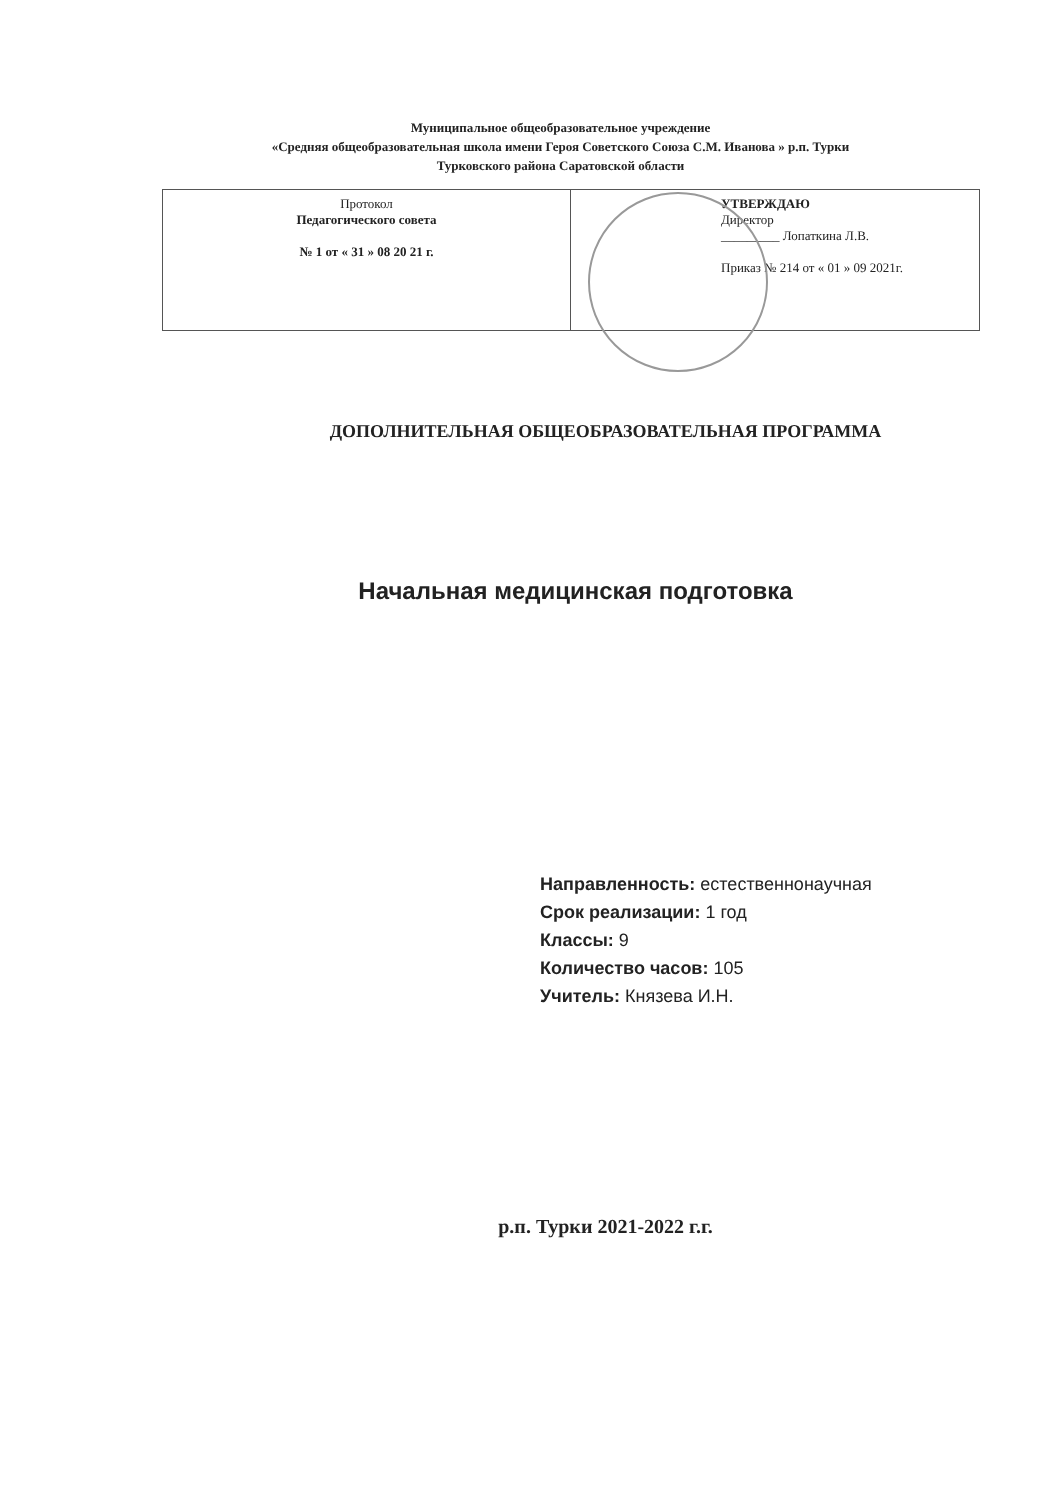Муниципальное общеобразовательное учреждение
«Средняя общеобразовательная школа имени Героя Советского Союза С.М. Иванова » р.п. Турки
Турковского района Саратовской области
| Протокол Педагогического совета № 1 от « 31 » 08 20 21 г. | УТВЕРЖДАЮ Директор _________ Лопаткина Л.В. Приказ № 214 от « 01 » 09 2021г. |
ДОПОЛНИТЕЛЬНАЯ ОБЩЕОБРАЗОВАТЕЛЬНАЯ ПРОГРАММА
Начальная медицинская подготовка
Направленность: естественнонаучная
Срок реализации: 1 год
Классы: 9
Количество часов: 105
Учитель: Князева И.Н.
р.п. Турки 2021-2022 г.г.